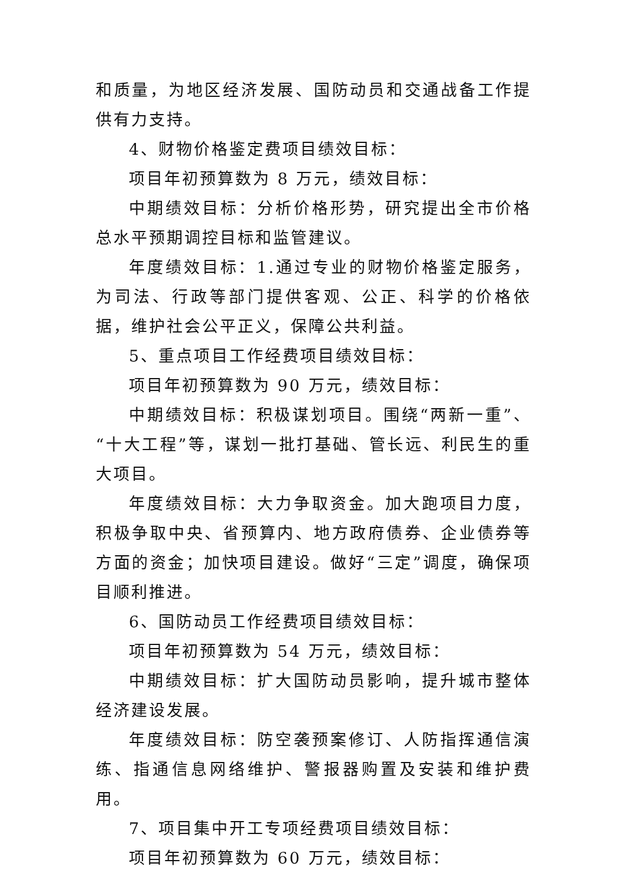和质量，为地区经济发展、国防动员和交通战备工作提供有力支持。
4、财物价格鉴定费项目绩效目标：
项目年初预算数为 8 万元，绩效目标：
中期绩效目标：分析价格形势，研究提出全市价格总水平预期调控目标和监管建议。
年度绩效目标：1.通过专业的财物价格鉴定服务，为司法、行政等部门提供客观、公正、科学的价格依据，维护社会公平正义，保障公共利益。
5、重点项目工作经费项目绩效目标：
项目年初预算数为 90 万元，绩效目标：
中期绩效目标：积极谋划项目。围绕“两新一重”、“十大工程”等，谋划一批打基础、管长远、利民生的重大项目。
年度绩效目标：大力争取资金。加大跑项目力度，积极争取中央、省预算内、地方政府债券、企业债券等方面的资金；加快项目建设。做好“三定”调度，确保项目顺利推进。
6、国防动员工作经费项目绩效目标：
项目年初预算数为 54 万元，绩效目标：
中期绩效目标：扩大国防动员影响，提升城市整体经济建设发展。
年度绩效目标：防空袭预案修订、人防指挥通信演练、指通信息网络维护、警报器购置及安装和维护费用。
7、项目集中开工专项经费项目绩效目标：
项目年初预算数为 60 万元，绩效目标：